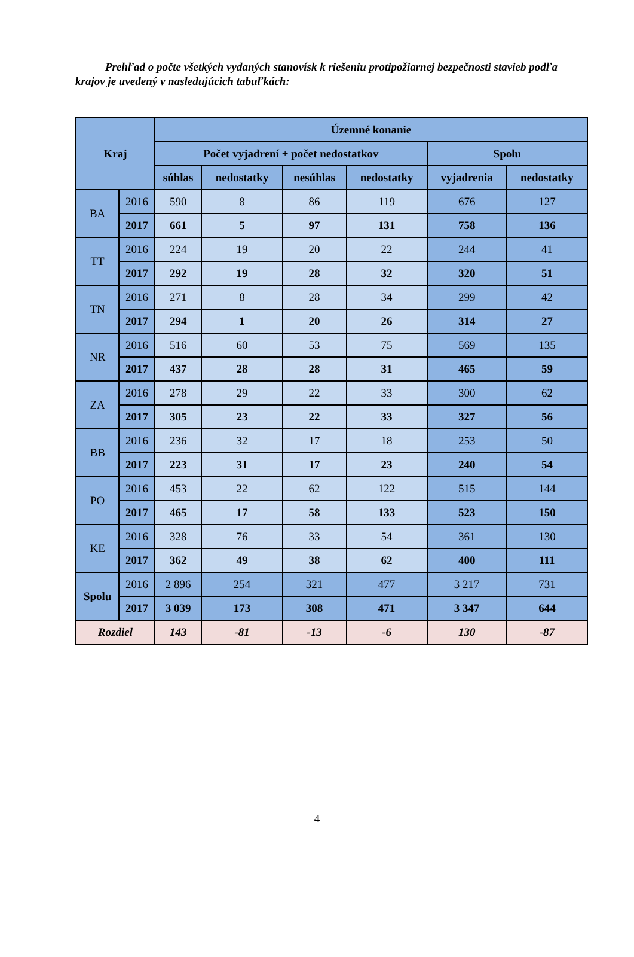Prehľad o počte všetkých vydaných stanovísk k riešeniu protipožiarnej bezpečnosti stavieb podľa krajov je uvedený v nasledujúcich tabuľkách:
| Kraj | | Územné konanie | | | | | |
| --- | --- | --- | --- | --- | --- | --- | --- |
| | | Počet vyjadrení + počet nedostatkov | | | | Spolu | |
| | | súhlas | nedostatky | nesúhlas | nedostatky | vyjadrenia | nedostatky |
| BA | 2016 | 590 | 8 | 86 | 119 | 676 | 127 |
| | 2017 | 661 | 5 | 97 | 131 | 758 | 136 |
| TT | 2016 | 224 | 19 | 20 | 22 | 244 | 41 |
| | 2017 | 292 | 19 | 28 | 32 | 320 | 51 |
| TN | 2016 | 271 | 8 | 28 | 34 | 299 | 42 |
| | 2017 | 294 | 1 | 20 | 26 | 314 | 27 |
| NR | 2016 | 516 | 60 | 53 | 75 | 569 | 135 |
| | 2017 | 437 | 28 | 28 | 31 | 465 | 59 |
| ZA | 2016 | 278 | 29 | 22 | 33 | 300 | 62 |
| | 2017 | 305 | 23 | 22 | 33 | 327 | 56 |
| BB | 2016 | 236 | 32 | 17 | 18 | 253 | 50 |
| | 2017 | 223 | 31 | 17 | 23 | 240 | 54 |
| PO | 2016 | 453 | 22 | 62 | 122 | 515 | 144 |
| | 2017 | 465 | 17 | 58 | 133 | 523 | 150 |
| KE | 2016 | 328 | 76 | 33 | 54 | 361 | 130 |
| | 2017 | 362 | 49 | 38 | 62 | 400 | 111 |
| Spolu | 2016 | 2 896 | 254 | 321 | 477 | 3 217 | 731 |
| | 2017 | 3 039 | 173 | 308 | 471 | 3 347 | 644 |
| Rozdiel | | 143 | -81 | -13 | -6 | 130 | -87 |
4